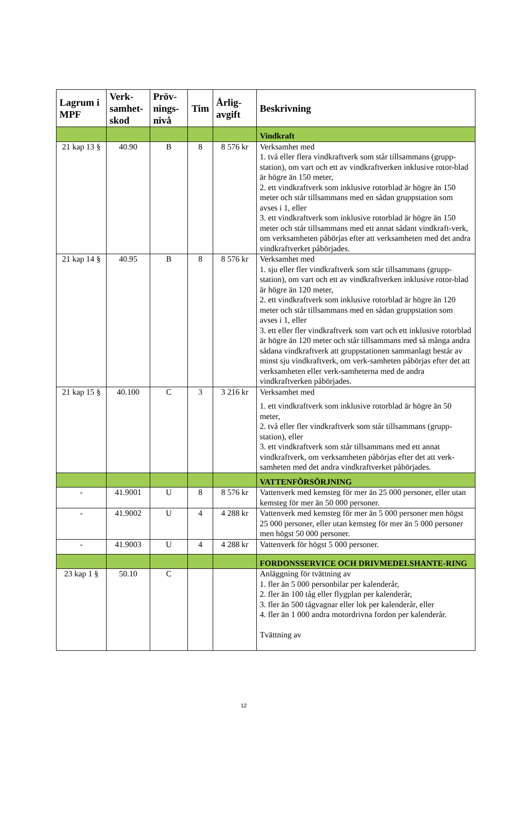| Lagrum i MPF | Verk-samhet-skod | Pröv-nings-nivå | Tim | Årlig-avgift | Beskrivning |
| --- | --- | --- | --- | --- | --- |
| | | | | | Vindkraft |
| 21 kap 13 § | 40.90 | B | 8 | 8 576 kr | Verksamhet med 1. två eller flera vindkraftverk som står tillsammans (grupp-station), om vart och ett av vindkraftverken inklusive rotor-blad är högre än 150 meter, 2. ett vindkraftverk som inklusive rotorblad är högre än 150 meter och står tillsammans med en sådan gruppstation som avses i 1, eller 3. ett vindkraftverk som inklusive rotorblad är högre än 150 meter och står tillsammans med ett annat sådant vindkraft-verk, om verksamheten påbörjas efter att verksamheten med det andra vindkraftverket påbörjades. |
| 21 kap 14 § | 40.95 | B | 8 | 8 576 kr | Verksamhet med 1. sju eller fler vindkraftverk som står tillsammans (grupp-station), om vart och ett av vindkraftverken inklusive rotor-blad är högre än 120 meter, 2. ett vindkraftverk som inklusive rotorblad är högre än 120 meter och står tillsammans med en sådan gruppstation som avses i 1, eller 3. ett eller fler vindkraftverk som vart och ett inklusive rotorblad är högre än 120 meter och står tillsammans med så många andra sådana vindkraftverk att gruppstationen sammanlagt består av minst sju vindkraftverk, om verk-samheten påbörjas efter det att verksamheten eller verk-samheterna med de andra vindkraftverken påbörjades. |
| 21 kap 15 § | 40.100 | C | 3 | 3 216 kr | Verksamhet med 1. ett vindkraftverk som inklusive rotorblad är högre än 50 meter, 2. två eller fler vindkraftverk som står tillsammans (grupp-station), eller 3. ett vindkraftverk som står tillsammans med ett annat vindkraftverk, om verksamheten påbörjas efter det att verk-samheten med det andra vindkraftverket påbörjades. |
| | | | | | VATTENFÖRSÖRJNING |
| - | 41.9001 | U | 8 | 8 576 kr | Vattenverk med kemsteg för mer än 25 000 personer, eller utan kemsteg för mer än 50 000 personer. |
| - | 41.9002 | U | 4 | 4 288 kr | Vattenverk med kemsteg för mer än 5 000 personer men högst 25 000 personer, eller utan kemsteg för mer än 5 000 personer men högst 50 000 personer. |
| - | 41.9003 | U | 4 | 4 288 kr | Vattenverk för högst 5 000 personer. |
| | | | | | FORDONSSERVICE OCH DRIVMEDELSHANTE-RING |
| 23 kap 1 § | 50.10 | C | | | Anläggning för tvättning av 1. fler än 5 000 personbilar per kalenderår, 2. fler än 100 tåg eller flygplan per kalenderår, 3. fler än 500 tågvagnar eller lok per kalenderår, eller 4. fler än 1 000 andra motordrivna fordon per kalenderår. Tvättning av |
12